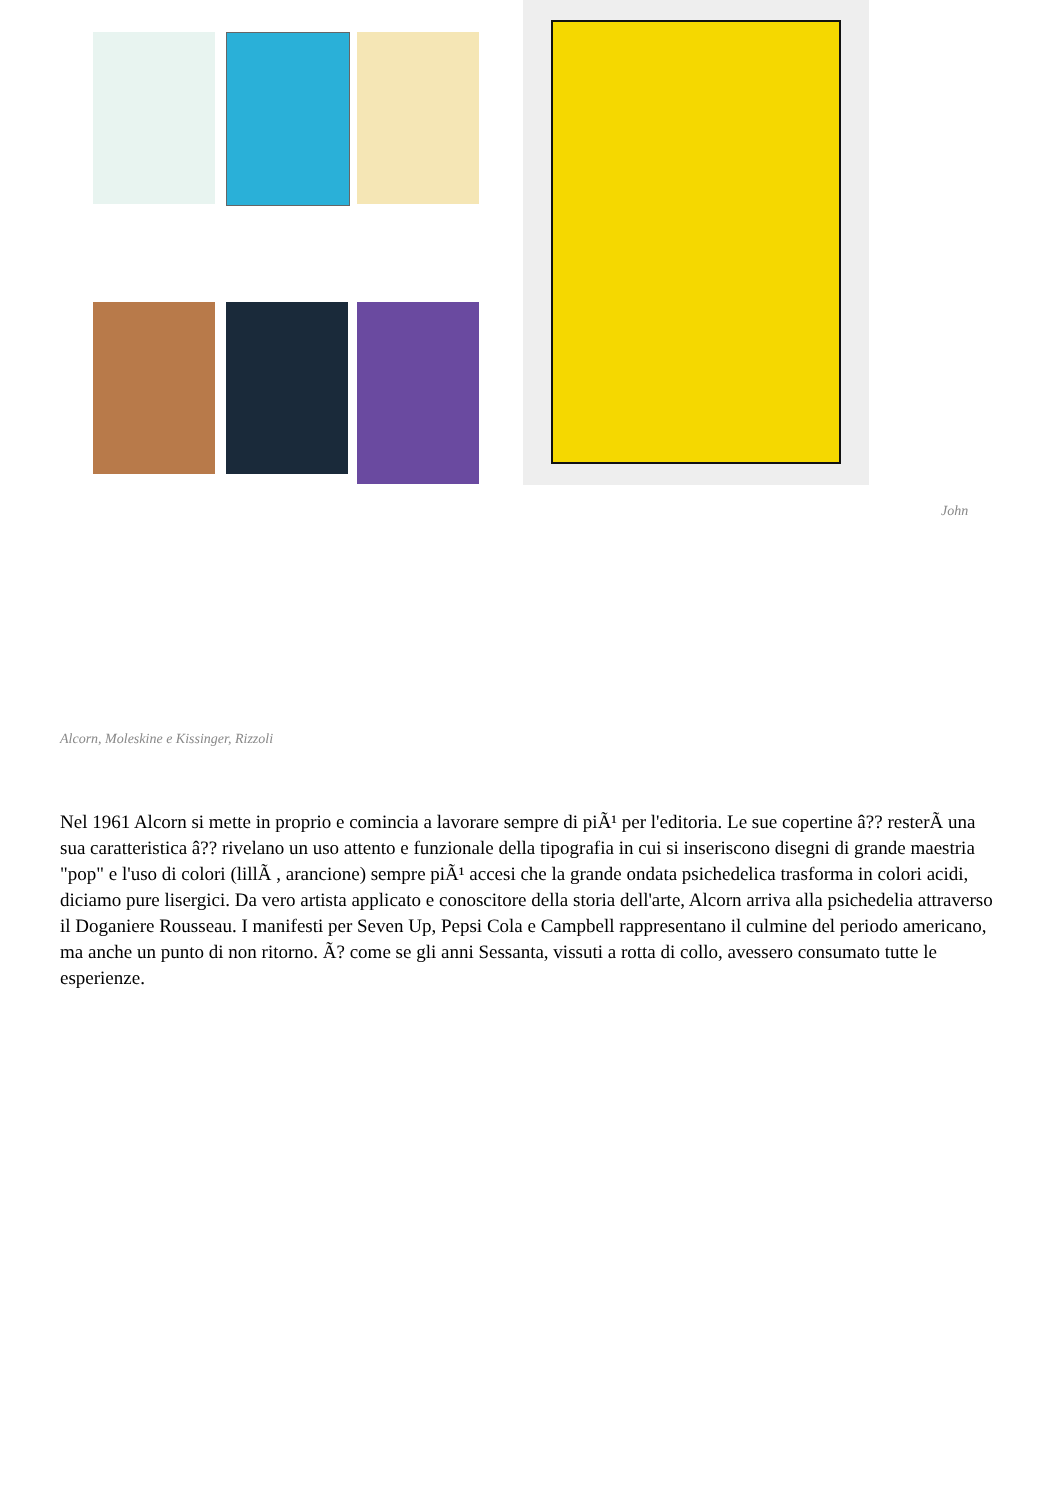John
Alcorn, Moleskine e Kissinger, Rizzoli
Nel 1961 Alcorn si mette in proprio e comincia a lavorare sempre di piÃ¹ per l'editoria. Le sue copertine â?? resterÃ una sua caratteristica â?? rivelano un uso attento e funzionale della tipografia in cui si inseriscono disegni di grande maestria "pop" e l'uso di colori (lillÃ , arancione) sempre piÃ¹ accesi che la grande ondata psichedelica trasforma in colori acidi, diciamo pure lisergici. Da vero artista applicato e conoscitore della storia dell'arte, Alcorn arriva alla psichedelia attraverso il Doganiere Rousseau. I manifesti per Seven Up, Pepsi Cola e Campbell rappresentano il culmine del periodo americano, ma anche un punto di non ritorno. Ã? come se gli anni Sessanta, vissuti a rotta di collo, avessero consumato tutte le esperienze.